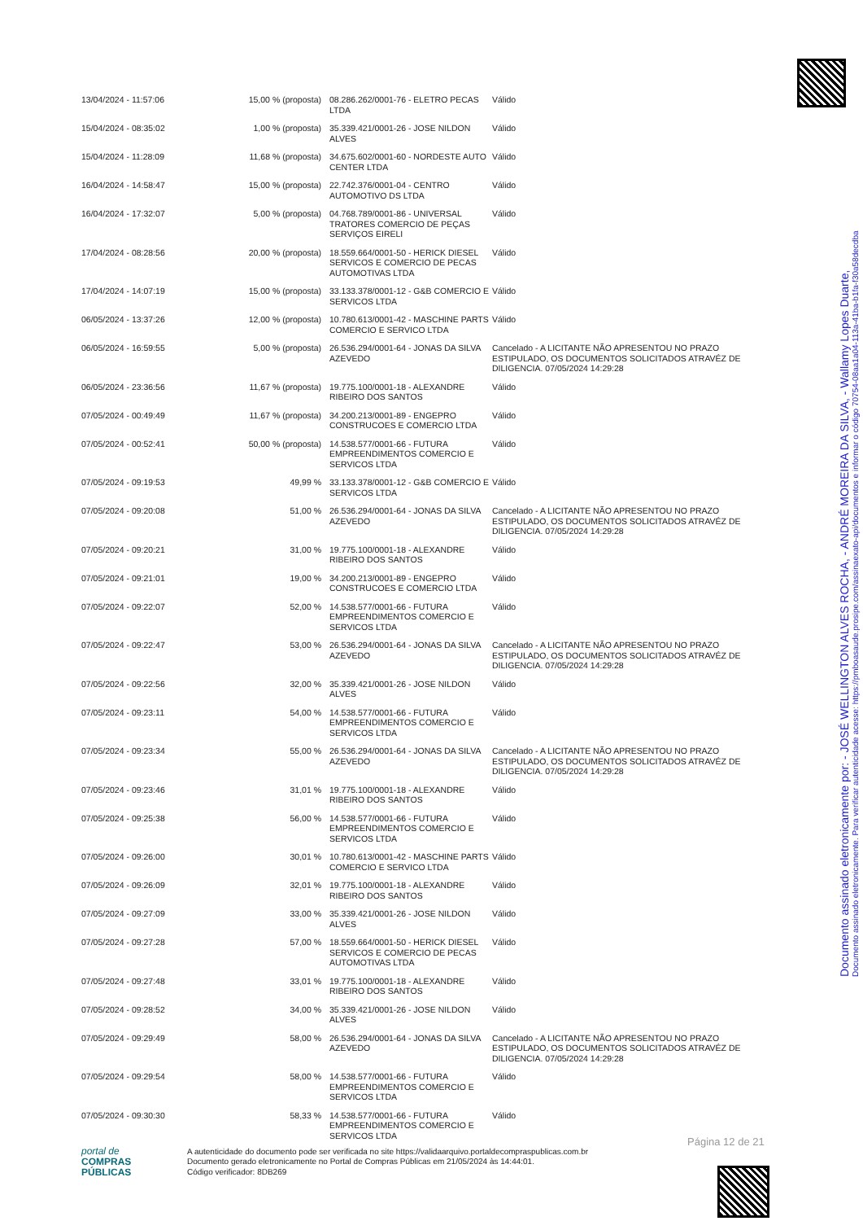| 13/04/2024 - 11:57:06 | 15,00 % (proposta) | 08.286.262/0001-76 - ELETRO PECAS LTDA | Válido |
| 15/04/2024 - 08:35:02 | 1,00 % (proposta) | 35.339.421/0001-26 - JOSE NILDON ALVES | Válido |
| 15/04/2024 - 11:28:09 | 11,68 % (proposta) | 34.675.602/0001-60 - NORDESTE AUTO CENTER LTDA | Válido |
| 16/04/2024 - 14:58:47 | 15,00 % (proposta) | 22.742.376/0001-04 - CENTRO AUTOMOTIVO DS LTDA | Válido |
| 16/04/2024 - 17:32:07 | 5,00 % (proposta) | 04.768.789/0001-86 - UNIVERSAL TRATORES COMERCIO DE PEÇAS SERVIÇOS EIRELI | Válido |
| 17/04/2024 - 08:28:56 | 20,00 % (proposta) | 18.559.664/0001-50 - HERICK DIESEL SERVICOS E COMERCIO DE PECAS AUTOMOTIVAS LTDA | Válido |
| 17/04/2024 - 14:07:19 | 15,00 % (proposta) | 33.133.378/0001-12 - G&B COMERCIO E SERVICOS LTDA | Válido |
| 06/05/2024 - 13:37:26 | 12,00 % (proposta) | 10.780.613/0001-42 - MASCHINE PARTS COMERCIO E SERVICO LTDA | Válido |
| 06/05/2024 - 16:59:55 | 5,00 % (proposta) | 26.536.294/0001-64 - JONAS DA SILVA AZEVEDO | Cancelado - A LICITANTE NÃO APRESENTOU NO PRAZO ESTIPULADO, OS DOCUMENTOS SOLICITADOS ATRAVÉZ DE DILIGENCIA. 07/05/2024 14:29:28 |
| 06/05/2024 - 23:36:56 | 11,67 % (proposta) | 19.775.100/0001-18 - ALEXANDRE RIBEIRO DOS SANTOS | Válido |
| 07/05/2024 - 00:49:49 | 11,67 % (proposta) | 34.200.213/0001-89 - ENGEPRO CONSTRUCOES E COMERCIO LTDA | Válido |
| 07/05/2024 - 00:52:41 | 50,00 % (proposta) | 14.538.577/0001-66 - FUTURA EMPREENDIMENTOS COMERCIO E SERVICOS LTDA | Válido |
| 07/05/2024 - 09:19:53 | 49,99 % | 33.133.378/0001-12 - G&B COMERCIO E SERVICOS LTDA | Válido |
| 07/05/2024 - 09:20:08 | 51,00 % | 26.536.294/0001-64 - JONAS DA SILVA AZEVEDO | Cancelado - A LICITANTE NÃO APRESENTOU NO PRAZO ESTIPULADO, OS DOCUMENTOS SOLICITADOS ATRAVÉZ DE DILIGENCIA. 07/05/2024 14:29:28 |
| 07/05/2024 - 09:20:21 | 31,00 % | 19.775.100/0001-18 - ALEXANDRE RIBEIRO DOS SANTOS | Válido |
| 07/05/2024 - 09:21:01 | 19,00 % | 34.200.213/0001-89 - ENGEPRO CONSTRUCOES E COMERCIO LTDA | Válido |
| 07/05/2024 - 09:22:07 | 52,00 % | 14.538.577/0001-66 - FUTURA EMPREENDIMENTOS COMERCIO E SERVICOS LTDA | Válido |
| 07/05/2024 - 09:22:47 | 53,00 % | 26.536.294/0001-64 - JONAS DA SILVA AZEVEDO | Cancelado - A LICITANTE NÃO APRESENTOU NO PRAZO ESTIPULADO, OS DOCUMENTOS SOLICITADOS ATRAVÉZ DE DILIGENCIA. 07/05/2024 14:29:28 |
| 07/05/2024 - 09:22:56 | 32,00 % | 35.339.421/0001-26 - JOSE NILDON ALVES | Válido |
| 07/05/2024 - 09:23:11 | 54,00 % | 14.538.577/0001-66 - FUTURA EMPREENDIMENTOS COMERCIO E SERVICOS LTDA | Válido |
| 07/05/2024 - 09:23:34 | 55,00 % | 26.536.294/0001-64 - JONAS DA SILVA AZEVEDO | Cancelado - A LICITANTE NÃO APRESENTOU NO PRAZO ESTIPULADO, OS DOCUMENTOS SOLICITADOS ATRAVÉZ DE DILIGENCIA. 07/05/2024 14:29:28 |
| 07/05/2024 - 09:23:46 | 31,01 % | 19.775.100/0001-18 - ALEXANDRE RIBEIRO DOS SANTOS | Válido |
| 07/05/2024 - 09:25:38 | 56,00 % | 14.538.577/0001-66 - FUTURA EMPREENDIMENTOS COMERCIO E SERVICOS LTDA | Válido |
| 07/05/2024 - 09:26:00 | 30,01 % | 10.780.613/0001-42 - MASCHINE PARTS COMERCIO E SERVICO LTDA | Válido |
| 07/05/2024 - 09:26:09 | 32,01 % | 19.775.100/0001-18 - ALEXANDRE RIBEIRO DOS SANTOS | Válido |
| 07/05/2024 - 09:27:09 | 33,00 % | 35.339.421/0001-26 - JOSE NILDON ALVES | Válido |
| 07/05/2024 - 09:27:28 | 57,00 % | 18.559.664/0001-50 - HERICK DIESEL SERVICOS E COMERCIO DE PECAS AUTOMOTIVAS LTDA | Válido |
| 07/05/2024 - 09:27:48 | 33,01 % | 19.775.100/0001-18 - ALEXANDRE RIBEIRO DOS SANTOS | Válido |
| 07/05/2024 - 09:28:52 | 34,00 % | 35.339.421/0001-26 - JOSE NILDON ALVES | Válido |
| 07/05/2024 - 09:29:49 | 58,00 % | 26.536.294/0001-64 - JONAS DA SILVA AZEVEDO | Cancelado - A LICITANTE NÃO APRESENTOU NO PRAZO ESTIPULADO, OS DOCUMENTOS SOLICITADOS ATRAVÉZ DE DILIGENCIA. 07/05/2024 14:29:28 |
| 07/05/2024 - 09:29:54 | 58,00 % | 14.538.577/0001-66 - FUTURA EMPREENDIMENTOS COMERCIO E SERVICOS LTDA | Válido |
| 07/05/2024 - 09:30:30 | 58,33 % | 14.538.577/0001-66 - FUTURA EMPREENDIMENTOS COMERCIO E SERVICOS LTDA | Válido |
Documento assinado eletronicamente. Para verificar autenticidade acesse: https://pmboasaude.prosipe.com/assinaexato-api/documentos e informar o código 70754-08aa1a04-113a-41ba-b1fa-f30a58decdba
Documento assinado eletronicamente por: - JOSÉ WELLINGTON ALVES ROCHA, - ANDRÉ MOREIRA DA SILVA, - Wallamy Lopes Duarte,
Página 12 de 21
portal de
COMPRAS
PÚBLICAS
A autenticidade do documento pode ser verificada no site https://validaarquivo.portaldecompraspublicas.com.br
Documento gerado eletronicamente no Portal de Compras Públicas em 21/05/2024 às 14:44:01.
Código verificador: 8DB269